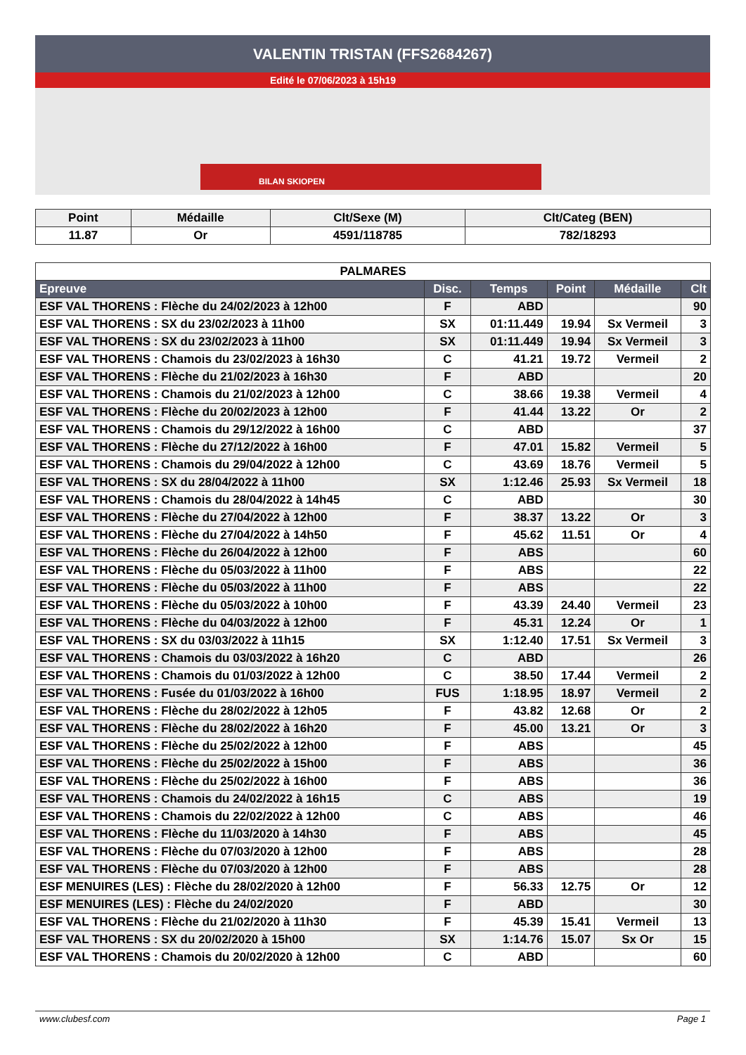VALENTIN TRISTAN (FFS2684267)
Edité le 07/06/2023 à 15h19
BILAN SKIOPEN
| Point | Médaille | Clt/Sexe (M) | Clt/Categ (BEN) |
| --- | --- | --- | --- |
| 11.87 | Or | 4591/118785 | 782/18293 |
| PALMARES | | | | | |
| --- | --- | --- | --- | --- | --- |
| Epreuve | Disc. | Temps | Point | Médaille | Clt |
| ESF VAL THORENS : Flèche du 24/02/2023 à 12h00 | F | ABD | | | 90 |
| ESF VAL THORENS : SX du 23/02/2023 à 11h00 | SX | 01:11.449 | 19.94 | Sx Vermeil | 3 |
| ESF VAL THORENS : SX du 23/02/2023 à 11h00 | SX | 01:11.449 | 19.94 | Sx Vermeil | 3 |
| ESF VAL THORENS : Chamois du 23/02/2023 à 16h30 | C | 41.21 | 19.72 | Vermeil | 2 |
| ESF VAL THORENS : Flèche du 21/02/2023 à 16h30 | F | ABD | | | 20 |
| ESF VAL THORENS : Chamois du 21/02/2023 à 12h00 | C | 38.66 | 19.38 | Vermeil | 4 |
| ESF VAL THORENS : Flèche du 20/02/2023 à 12h00 | F | 41.44 | 13.22 | Or | 2 |
| ESF VAL THORENS : Chamois du 29/12/2022 à 16h00 | C | ABD | | | 37 |
| ESF VAL THORENS : Flèche du 27/12/2022 à 16h00 | F | 47.01 | 15.82 | Vermeil | 5 |
| ESF VAL THORENS : Chamois du 29/04/2022 à 12h00 | C | 43.69 | 18.76 | Vermeil | 5 |
| ESF VAL THORENS : SX du 28/04/2022 à 11h00 | SX | 1:12.46 | 25.93 | Sx Vermeil | 18 |
| ESF VAL THORENS : Chamois du 28/04/2022 à 14h45 | C | ABD | | | 30 |
| ESF VAL THORENS : Flèche du 27/04/2022 à 12h00 | F | 38.37 | 13.22 | Or | 3 |
| ESF VAL THORENS : Flèche du 27/04/2022 à 14h50 | F | 45.62 | 11.51 | Or | 4 |
| ESF VAL THORENS : Flèche du 26/04/2022 à 12h00 | F | ABS | | | 60 |
| ESF VAL THORENS : Flèche du 05/03/2022 à 11h00 | F | ABS | | | 22 |
| ESF VAL THORENS : Flèche du 05/03/2022 à 11h00 | F | ABS | | | 22 |
| ESF VAL THORENS : Flèche du 05/03/2022 à 10h00 | F | 43.39 | 24.40 | Vermeil | 23 |
| ESF VAL THORENS : Flèche du 04/03/2022 à 12h00 | F | 45.31 | 12.24 | Or | 1 |
| ESF VAL THORENS : SX du 03/03/2022 à 11h15 | SX | 1:12.40 | 17.51 | Sx Vermeil | 3 |
| ESF VAL THORENS : Chamois du 03/03/2022 à 16h20 | C | ABD | | | 26 |
| ESF VAL THORENS : Chamois du 01/03/2022 à 12h00 | C | 38.50 | 17.44 | Vermeil | 2 |
| ESF VAL THORENS : Fusée du 01/03/2022 à 16h00 | FUS | 1:18.95 | 18.97 | Vermeil | 2 |
| ESF VAL THORENS : Flèche du 28/02/2022 à 12h05 | F | 43.82 | 12.68 | Or | 2 |
| ESF VAL THORENS : Flèche du 28/02/2022 à 16h20 | F | 45.00 | 13.21 | Or | 3 |
| ESF VAL THORENS : Flèche du 25/02/2022 à 12h00 | F | ABS | | | 45 |
| ESF VAL THORENS : Flèche du 25/02/2022 à 15h00 | F | ABS | | | 36 |
| ESF VAL THORENS : Flèche du 25/02/2022 à 16h00 | F | ABS | | | 36 |
| ESF VAL THORENS : Chamois du 24/02/2022 à 16h15 | C | ABS | | | 19 |
| ESF VAL THORENS : Chamois du 22/02/2022 à 12h00 | C | ABS | | | 46 |
| ESF VAL THORENS : Flèche du 11/03/2020 à 14h30 | F | ABS | | | 45 |
| ESF VAL THORENS : Flèche du 07/03/2020 à 12h00 | F | ABS | | | 28 |
| ESF VAL THORENS : Flèche du 07/03/2020 à 12h00 | F | ABS | | | 28 |
| ESF MENUIRES (LES) : Flèche du 28/02/2020 à 12h00 | F | 56.33 | 12.75 | Or | 12 |
| ESF MENUIRES (LES) : Flèche du 24/02/2020 | F | ABD | | | 30 |
| ESF VAL THORENS : Flèche du 21/02/2020 à 11h30 | F | 45.39 | 15.41 | Vermeil | 13 |
| ESF VAL THORENS : SX du 20/02/2020 à 15h00 | SX | 1:14.76 | 15.07 | Sx Or | 15 |
| ESF VAL THORENS : Chamois du 20/02/2020 à 12h00 | C | ABD | | | 60 |
www.clubesf.com Page 1